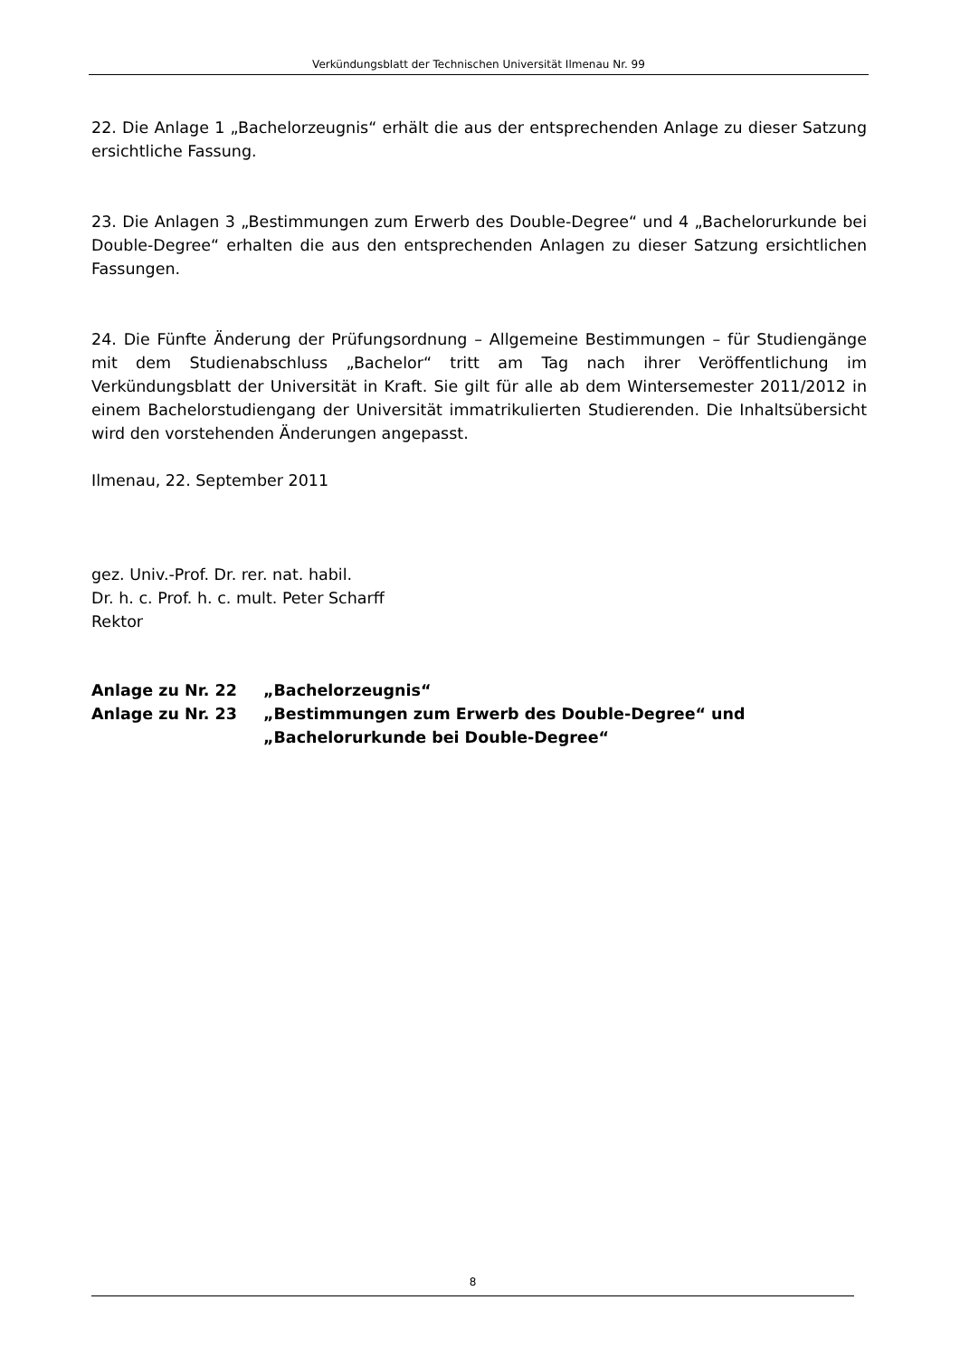Verkündungsblatt der Technischen Universität Ilmenau Nr. 99
22. Die Anlage 1 „Bachelorzeugnis“ erhält die aus der entsprechenden Anlage zu dieser Satzung ersichtliche Fassung.
23. Die Anlagen 3 „Bestimmungen zum Erwerb des Double-Degree“ und 4 „Bachelorurkunde bei Double-Degree“ erhalten die aus den entsprechenden Anlagen zu dieser Satzung ersichtlichen Fassungen.
24. Die Fünfte Änderung der Prüfungsordnung – Allgemeine Bestimmungen – für Studiengänge mit dem Studienabschluss „Bachelor“ tritt am Tag nach ihrer Veröffentlichung im Verkündungsblatt der Universität in Kraft. Sie gilt für alle ab dem Wintersemester 2011/2012 in einem Bachelorstudiengang der Universität immatrikulierten Studierenden. Die Inhaltsübersicht wird den vorstehenden Änderungen angepasst.
Ilmenau, 22. September 2011
gez. Univ.-Prof. Dr. rer. nat. habil.
Dr. h. c. Prof. h. c. mult. Peter Scharff
Rektor
| Anlage zu Nr. 22 | „Bachelorzeugnis“ |
| Anlage zu Nr. 23 | „Bestimmungen zum Erwerb des Double-Degree“ und „Bachelorurkunde bei Double-Degree“ |
8